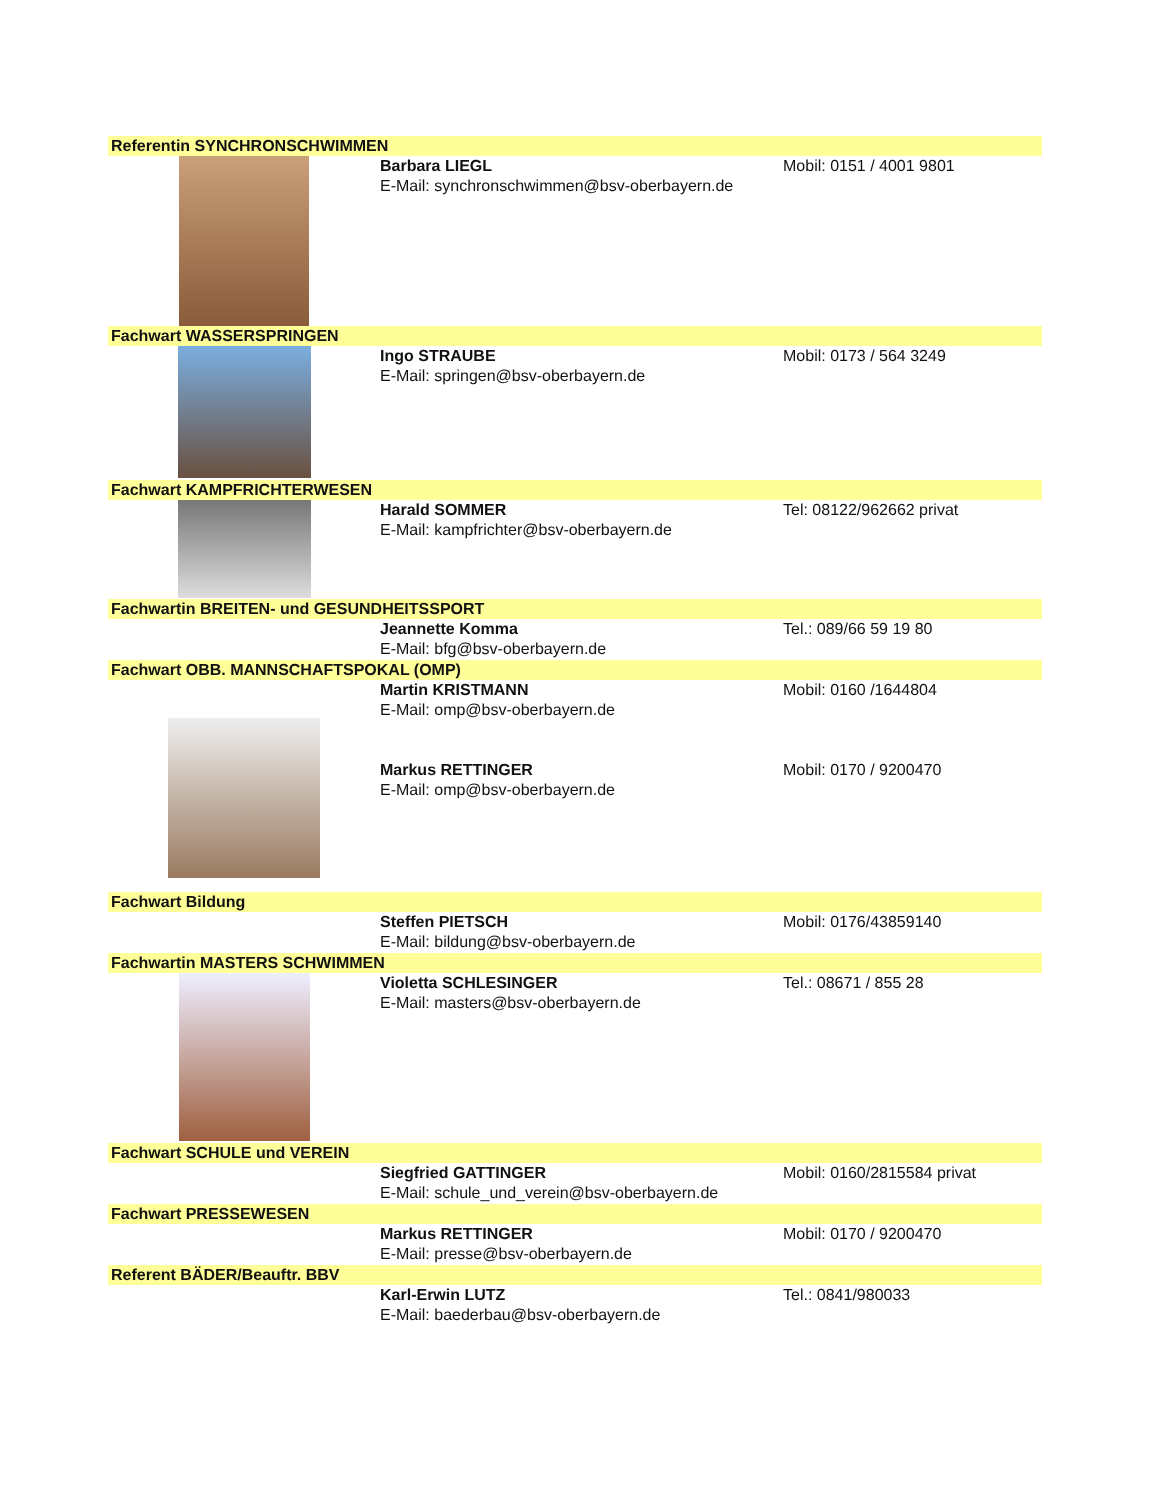Referentin SYNCHRONSCHWIMMEN
Barbara LIEGL
E-Mail: synchronschwimmen@bsv-oberbayern.de
Mobil: 0151 / 4001 9801
Fachwart WASSERSPRINGEN
Ingo STRAUBE
E-Mail: springen@bsv-oberbayern.de
Mobil: 0173 / 564 3249
Fachwart KAMPFRICHTERWESEN
Harald SOMMER
E-Mail: kampfrichter@bsv-oberbayern.de
Tel: 08122/962662 privat
Fachwartin BREITEN- und GESUNDHEITSSPORT
Jeannette Komma
E-Mail: bfg@bsv-oberbayern.de
Tel.: 089/66 59 19 80
Fachwart OBB. MANNSCHAFTSPOKAL (OMP)
Martin KRISTMANN
E-Mail: omp@bsv-oberbayern.de
Markus RETTINGER
E-Mail: omp@bsv-oberbayern.de
Mobil: 0160 /1644804
Mobil: 0170 / 9200470
Fachwart Bildung
Steffen PIETSCH
E-Mail: bildung@bsv-oberbayern.de
Mobil: 0176/43859140
Fachwartin MASTERS SCHWIMMEN
Violetta SCHLESINGER
E-Mail: masters@bsv-oberbayern.de
Tel.: 08671 / 855 28
Fachwart SCHULE und VEREIN
Siegfried GATTINGER
E-Mail: schule_und_verein@bsv-oberbayern.de
Mobil: 0160/2815584 privat
Fachwart PRESSEWESEN
Markus RETTINGER
E-Mail: presse@bsv-oberbayern.de
Mobil: 0170 / 9200470
Referent BÄDER/Beauftr. BBV
Karl-Erwin LUTZ
E-Mail: baederbau@bsv-oberbayern.de
Tel.: 0841/980033